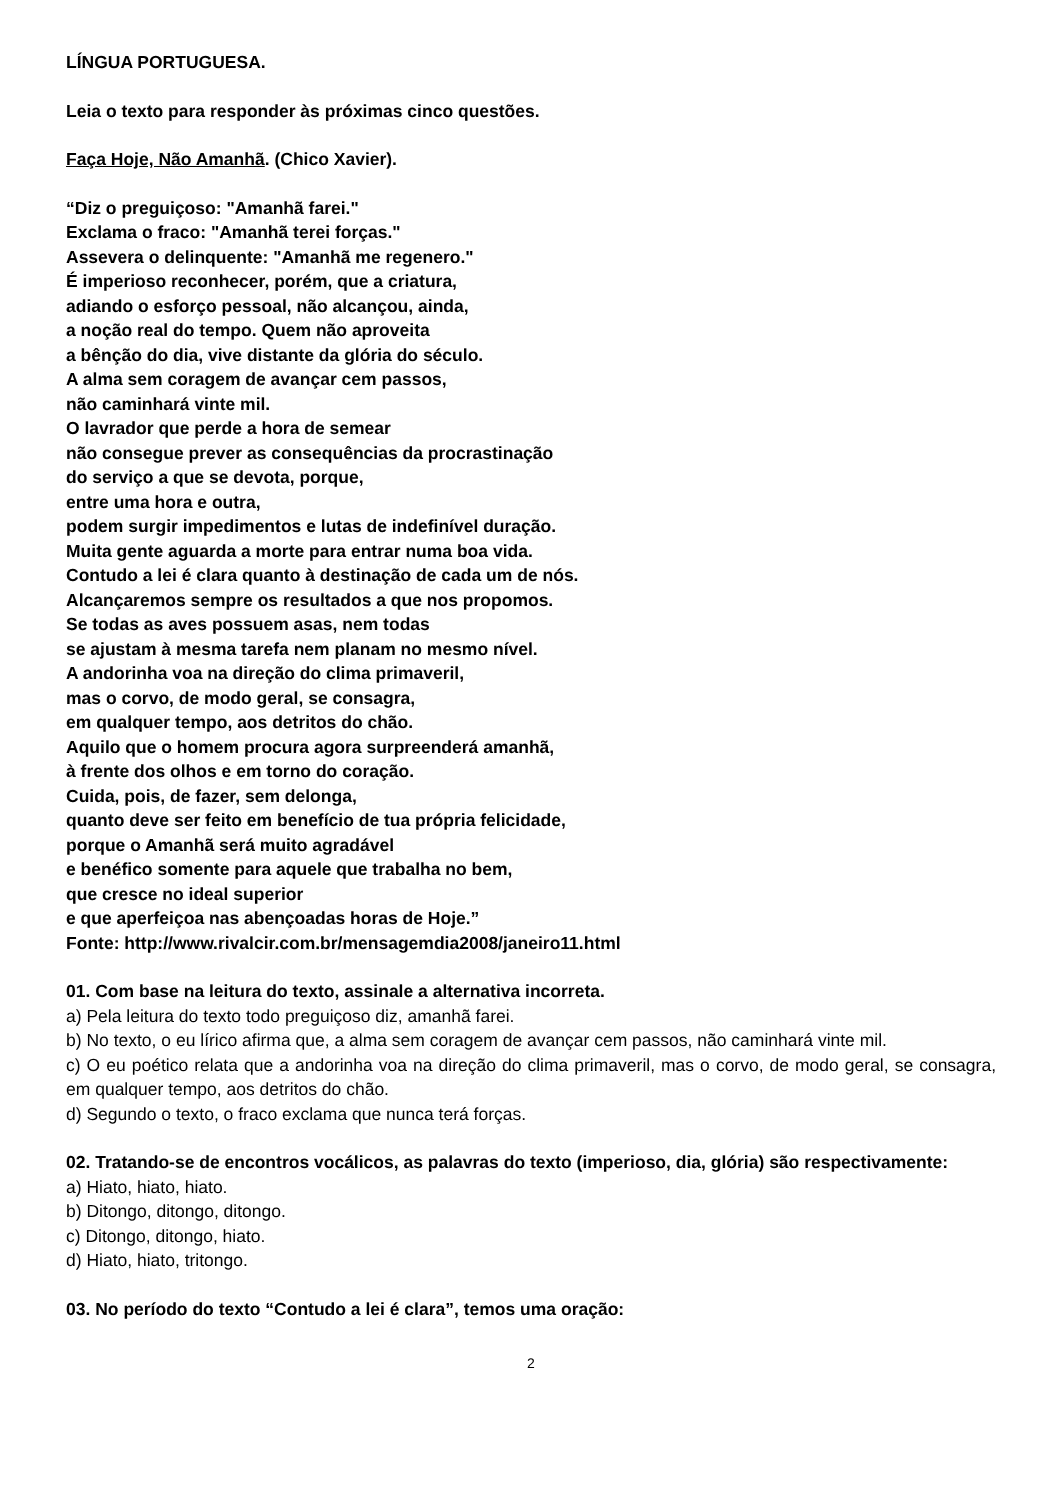LÍNGUA PORTUGUESA.
Leia o texto para responder às próximas cinco questões.
Faça Hoje, Não Amanhã. (Chico Xavier).
“Diz o preguiçoso: "Amanhã farei."
Exclama o fraco: "Amanhã terei forças."
Assevera o delinquente: "Amanhã me regenero."
É imperioso reconhecer, porém, que a criatura,
adiando o esforço pessoal, não alcançou, ainda,
a noção real do tempo. Quem não aproveita
a bênção do dia, vive distante da glória do século.
A alma sem coragem de avançar cem passos,
não caminhará vinte mil.
O lavrador que perde a hora de semear
não consegue prever as consequências da procrastinação
do serviço a que se devota, porque,
entre uma hora e outra,
podem surgir impedimentos e lutas de indefinível duração.
Muita gente aguarda a morte para entrar numa boa vida.
Contudo a lei é clara quanto à destinação de cada um de nós.
Alcançaremos sempre os resultados a que nos propomos.
Se todas as aves possuem asas, nem todas
se ajustam à mesma tarefa nem planam no mesmo nível.
A andorinha voa na direção do clima primaveril,
mas o corvo, de modo geral, se consagra,
em qualquer tempo, aos detritos do chão.
Aquilo que o homem procura agora surpreenderá amanhã,
à frente dos olhos e em torno do coração.
Cuida, pois, de fazer, sem delonga,
quanto deve ser feito em benefício de tua própria felicidade,
porque o Amanhã será muito agradável
e benéfico somente para aquele que trabalha no bem,
que cresce no ideal superior
e que aperfeiçoa nas abençoadas horas de Hoje.”
Fonte: http://www.rivalcir.com.br/mensagemdia2008/janeiro11.html
01. Com base na leitura do texto, assinale a alternativa incorreta.
a) Pela leitura do texto todo preguiçoso diz, amanhã farei.
b) No texto, o eu lírico afirma que, a alma sem coragem de avançar cem passos, não caminhará vinte mil.
c) O eu poético relata que a andorinha voa na direção do clima primaveril, mas o corvo, de modo geral, se consagra, em qualquer tempo, aos detritos do chão.
d) Segundo o texto, o fraco exclama que nunca terá forças.
02. Tratando-se de encontros vocálicos, as palavras do texto (imperioso, dia, glória) são respectivamente:
a) Hiato, hiato, hiato.
b) Ditongo, ditongo, ditongo.
c) Ditongo, ditongo, hiato.
d) Hiato, hiato, tritongo.
03. No período do texto “Contudo a lei é clara”, temos uma oração:
2